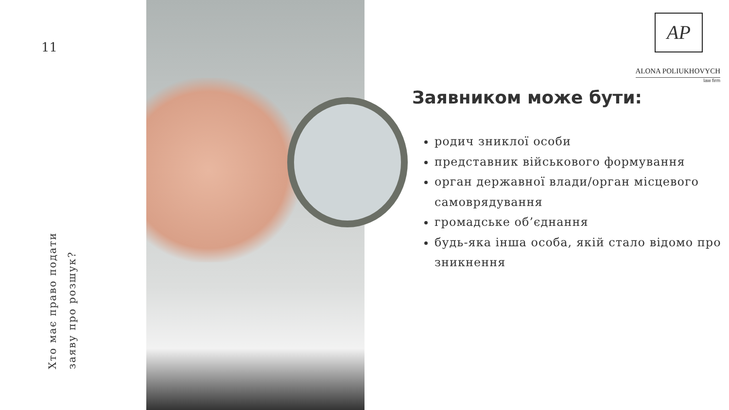11
Хто має право подати
заяву про розшук?
AP
ALONA POLIUKHOVYCH
law firm
Заявником може бути:
родич зниклої особи
представник військового формування
орган державної влади/орган місцевого самоврядування
громадське об’єднання
будь-яка інша особа, якій стало відомо про зникнення